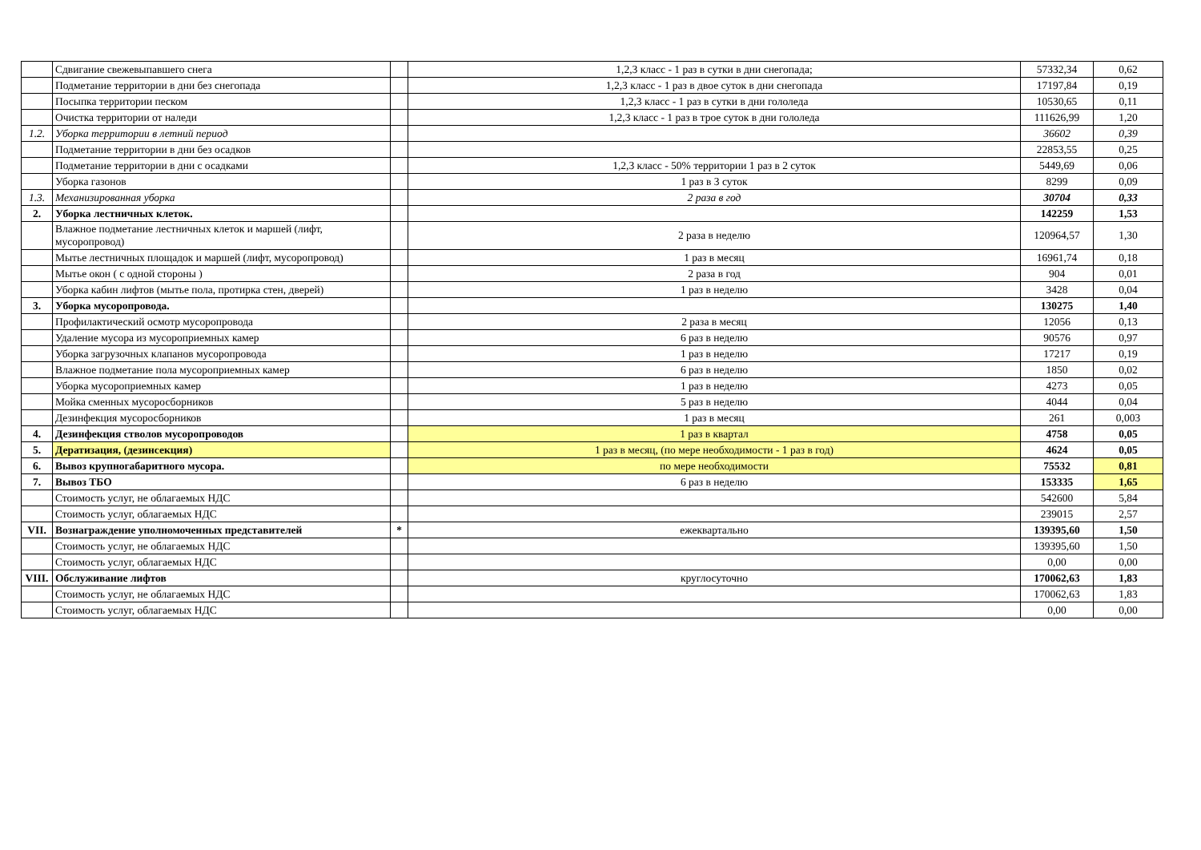| | Сдвигание свежевыпавшего снега | | 1,2,3 класс - 1 раз в сутки в дни снегопада; | 57332,34 | 0,62 |
| | Подметание территории в дни без снегопада | | 1,2,3 класс - 1 раз в двое суток в дни снегопада | 17197,84 | 0,19 |
| | Посыпка территории песком | | 1,2,3 класс - 1 раз в сутки в дни гололеда | 10530,65 | 0,11 |
| | Очистка территории от наледи | | 1,2,3 класс - 1 раз в трое суток в дни гололеда | 111626,99 | 1,20 |
| 1.2. | Уборка территории в летний период | | | 36602 | 0,39 |
| | Подметание территории в дни без осадков | | | 22853,55 | 0,25 |
| | Подметание территории в дни с осадками | | 1,2,3 класс - 50% территории 1 раз в 2 суток | 5449,69 | 0,06 |
| | Уборка газонов | | 1 раз в 3 суток | 8299 | 0,09 |
| 1.3. | Механизированная уборка | | 2 раза в год | 30704 | 0,33 |
| 2. | Уборка лестничных клеток. | | | 142259 | 1,53 |
| | Влажное подметание лестничных клеток и маршей (лифт, мусоропровод) | | 2 раза в неделю | 120964,57 | 1,30 |
| | Мытье лестничных площадок и маршей (лифт, мусоропровод) | | 1 раз в месяц | 16961,74 | 0,18 |
| | Мытье окон ( с одной стороны ) | | 2 раза в год | 904 | 0,01 |
| | Уборка кабин лифтов (мытье пола, протирка стен, дверей) | | 1 раз в неделю | 3428 | 0,04 |
| 3. | Уборка мусоропровода. | | | 130275 | 1,40 |
| | Профилактический осмотр мусоропровода | | 2 раза в месяц | 12056 | 0,13 |
| | Удаление мусора из мусороприемных камер | | 6 раз в неделю | 90576 | 0,97 |
| | Уборка загрузочных клапанов мусоропровода | | 1 раз в неделю | 17217 | 0,19 |
| | Влажное подметание пола мусороприемных камер | | 6 раз в неделю | 1850 | 0,02 |
| | Уборка мусороприемных камер | | 1 раз в неделю | 4273 | 0,05 |
| | Мойка сменных мусоросборников | | 5 раз в неделю | 4044 | 0,04 |
| | Дезинфекция мусоросборников | | 1 раз в месяц | 261 | 0,003 |
| 4. | Дезинфекция стволов мусоропроводов | | 1 раз в квартал | 4758 | 0,05 |
| 5. | Дератизация, (дезинсекция) | | 1 раз в месяц, (по мере необходимости - 1 раз в год) | 4624 | 0,05 |
| 6. | Вывоз крупногабаритного мусора. | | по мере необходимости | 75532 | 0,81 |
| 7. | Вывоз ТБО | | 6 раз в неделю | 153335 | 1,65 |
| | Стоимость услуг, не облагаемых НДС | | | 542600 | 5,84 |
| | Стоимость услуг, облагаемых НДС | | | 239015 | 2,57 |
| VII. | Вознаграждение уполномоченных представителей | * | ежеквартально | 139395,60 | 1,50 |
| | Стоимость услуг, не облагаемых НДС | | | 139395,60 | 1,50 |
| | Стоимость услуг, облагаемых НДС | | | 0,00 | 0,00 |
| VIII. | Обслуживание лифтов | | круглосуточно | 170062,63 | 1,83 |
| | Стоимость услуг, не облагаемых НДС | | | 170062,63 | 1,83 |
| | Стоимость услуг, облагаемых НДС | | | 0,00 | 0,00 |